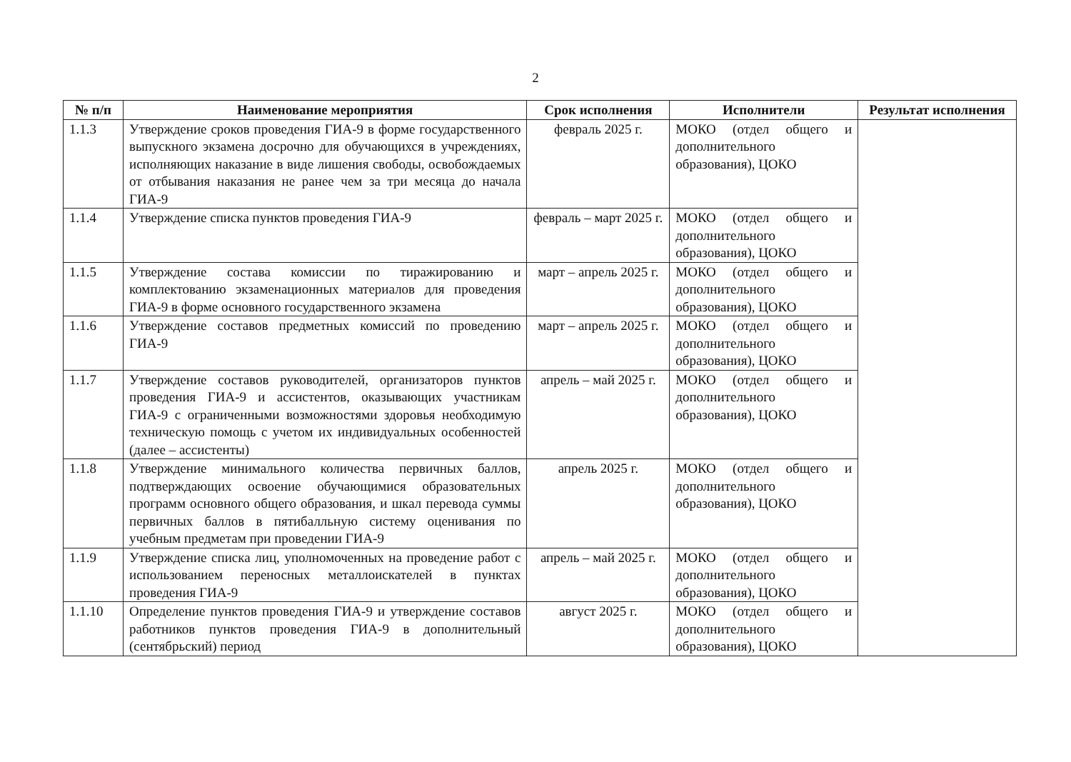2
| № п/п | Наименование мероприятия | Срок исполнения | Исполнители | Результат исполнения |
| --- | --- | --- | --- | --- |
| 1.1.3 | Утверждение сроков проведения ГИА-9 в форме государственного выпускного экзамена досрочно для обучающихся в учреждениях, исполняющих наказание в виде лишения свободы, освобождаемых от отбывания наказания не ранее чем за три месяца до начала ГИА-9 | февраль 2025 г. | МОКО (отдел общего и дополнительного образования), ЦОКО | |
| 1.1.4 | Утверждение списка пунктов проведения ГИА-9 | февраль – март 2025 г. | МОКО (отдел общего и дополнительного образования), ЦОКО | |
| 1.1.5 | Утверждение состава комиссии по тиражированию и комплектованию экзаменационных материалов для проведения ГИА-9 в форме основного государственного экзамена | март – апрель 2025 г. | МОКО (отдел общего и дополнительного образования), ЦОКО | |
| 1.1.6 | Утверждение составов предметных комиссий по проведению ГИА-9 | март – апрель 2025 г. | МОКО (отдел общего и дополнительного образования), ЦОКО | |
| 1.1.7 | Утверждение составов руководителей, организаторов пунктов проведения ГИА-9 и ассистентов, оказывающих участникам ГИА-9 с ограниченными возможностями здоровья необходимую техническую помощь с учетом их индивидуальных особенностей (далее – ассистенты) | апрель – май 2025 г. | МОКО (отдел общего и дополнительного образования), ЦОКО | |
| 1.1.8 | Утверждение минимального количества первичных баллов, подтверждающих освоение обучающимися образовательных программ основного общего образования, и шкал перевода суммы первичных баллов в пятибалльную систему оценивания по учебным предметам при проведении ГИА-9 | апрель 2025 г. | МОКО (отдел общего и дополнительного образования), ЦОКО | |
| 1.1.9 | Утверждение списка лиц, уполномоченных на проведение работ с использованием переносных металлоискателей в пунктах проведения ГИА-9 | апрель – май 2025 г. | МОКО (отдел общего и дополнительного образования), ЦОКО | |
| 1.1.10 | Определение пунктов проведения ГИА-9 и утверждение составов работников пунктов проведения ГИА-9 в дополнительный (сентябрьский) период | август 2025 г. | МОКО (отдел общего и дополнительного образования), ЦОКО | |